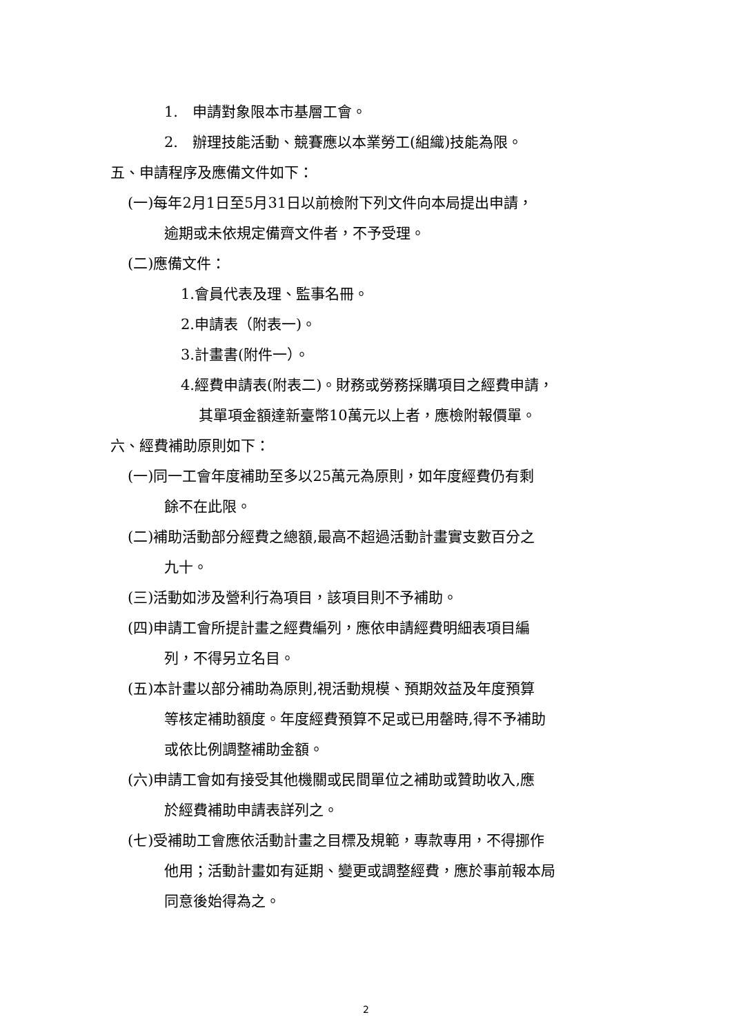1.　申請對象限本市基層工會。
2.　辦理技能活動、競賽應以本業勞工(組織)技能為限。
五、申請程序及應備文件如下：
(一)每年2月1日至5月31日以前檢附下列文件向本局提出申請，
逾期或未依規定備齊文件者，不予受理。
(二)應備文件：
1.會員代表及理、監事名冊。
2.申請表（附表一)。
3.計畫書(附件一）。
4.經費申請表(附表二)。財務或勞務採購項目之經費申請，
其單項金額達新臺幣10萬元以上者，應檢附報價單。
六、經費補助原則如下：
(一)同一工會年度補助至多以25萬元為原則，如年度經費仍有剩
餘不在此限。
(二)補助活動部分經費之總額,最高不超過活動計畫實支數百分之
九十。
(三)活動如涉及營利行為項目，該項目則不予補助。
(四)申請工會所提計畫之經費編列，應依申請經費明細表項目編
列，不得另立名目。
(五)本計畫以部分補助為原則,視活動規模、預期效益及年度預算
等核定補助額度。年度經費預算不足或已用罄時,得不予補助
或依比例調整補助金額。
(六)申請工會如有接受其他機關或民間單位之補助或贊助收入,應
於經費補助申請表詳列之。
(七)受補助工會應依活動計畫之目標及規範，專款專用，不得挪作
他用；活動計畫如有延期、變更或調整經費，應於事前報本局
同意後始得為之。
2